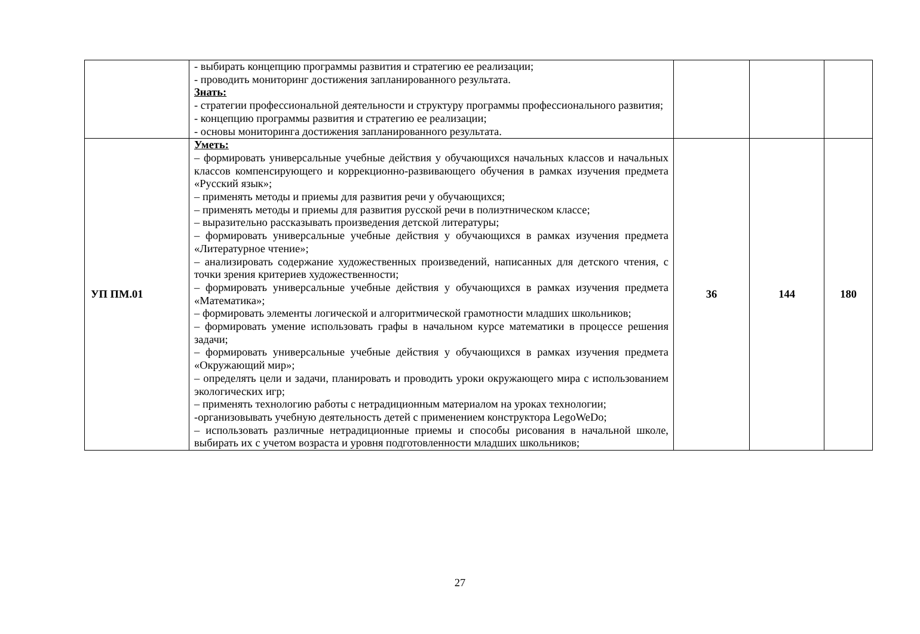| | - выбирать концепцию программы развития и стратегию ее реализации; - проводить мониторинг достижения запланированного результата. Знать: - стратегии профессиональной деятельности и структуру программы профессионального развития; - концепцию программы развития и стратегию ее реализации; - основы мониторинга достижения запланированного результата. | | | |
| УП ПМ.01 | Уметь: – формировать универсальные учебные действия у обучающихся начальных классов и начальных классов компенсирующего и коррекционно-развивающего обучения в рамках изучения предмета «Русский язык»; – применять методы и приемы для развития речи у обучающихся; – применять методы и приемы для развития русской речи в полиэтническом классе; – выразительно рассказывать произведения детской литературы; – формировать универсальные учебные действия у обучающихся в рамках изучения предмета «Литературное чтение»; – анализировать содержание художественных произведений, написанных для детского чтения, с точки зрения критериев художественности; – формировать универсальные учебные действия у обучающихся в рамках изучения предмета «Математика»; – формировать элементы логической и алгоритмической грамотности младших школьников; – формировать умение использовать графы в начальном курсе математики в процессе решения задачи; – формировать универсальные учебные действия у обучающихся в рамках изучения предмета «Окружающий мир»; – определять цели и задачи, планировать и проводить уроки окружающего мира с использованием экологических игр; – применять технологию работы с нетрадиционным материалом на уроках технологии; -организовывать учебную деятельность детей с применением конструктора LegoWeDo; – использовать различные нетрадиционные приемы и способы рисования в начальной школе, выбирать их с учетом возраста и уровня подготовленности младших школьников; | 36 | 144 | 180 |
27